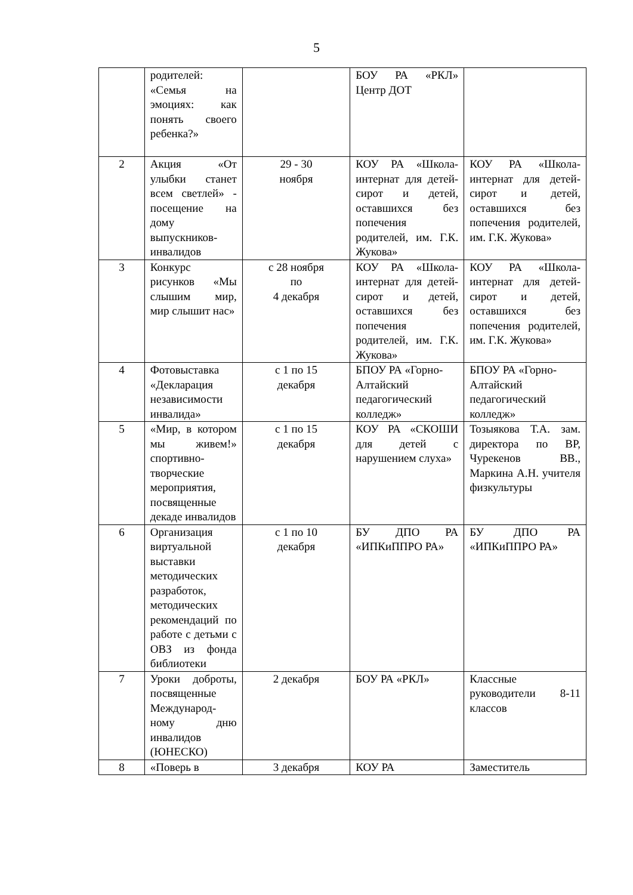5
| | родителей: «Семья на эмоциях: как понять своего ребенка?» | | БОУ РА «РКЛ» Центр ДОТ | |
| 2 | Акция «От улыбки станет всем светлей» - посещение на дому выпускников-инвалидов | 29 - 30 ноября | КОУ РА «Школа-интернат для детей-сирот и детей, оставшихся без попечения родителей, им. Г.К. Жукова» | КОУ РА «Школа-интернат для детей-сирот и детей, оставшихся без попечения родителей, им. Г.К. Жукова» |
| 3 | Конкурс рисунков «Мы слышим мир, мир слышит нас» | с 28 ноября по 4 декабря | КОУ РА «Школа-интернат для детей-сирот и детей, оставшихся без попечения родителей, им. Г.К. Жукова» | КОУ РА «Школа-интернат для детей-сирот и детей, оставшихся без попечения родителей, им. Г.К. Жукова» |
| 4 | Фотовыставка «Декларация независимости инвалида» | с 1 по 15 декабря | БПОУ РА «Горно-Алтайский педагогический колледж» | БПОУ РА «Горно-Алтайский педагогический колледж» |
| 5 | «Мир, в котором мы живем!» спортивно-творческие мероприятия, посвященные декаде инвалидов | с 1 по 15 декабря | КОУ РА «СКОШИ для детей с нарушением слуха» | Тозыякова Т.А. зам. директора по ВР, Чурекенов ВВ., Маркина А.Н. учителя физкультуры |
| 6 | Организация виртуальной выставки методических разработок, методических рекомендаций по работе с детьми с ОВЗ из фонда библиотеки | с 1 по 10 декабря | БУ ДПО РА «ИПКиППРО РА» | БУ ДПО РА «ИПКиППРО РА» |
| 7 | Уроки доброты, посвященные Международ-ному дню инвалидов (ЮНЕСКО) | 2 декабря | БОУ РА «РКЛ» | Классные руководители 8-11 классов |
| 8 | «Поверь в | 3 декабря | КОУ РА | Заместитель |